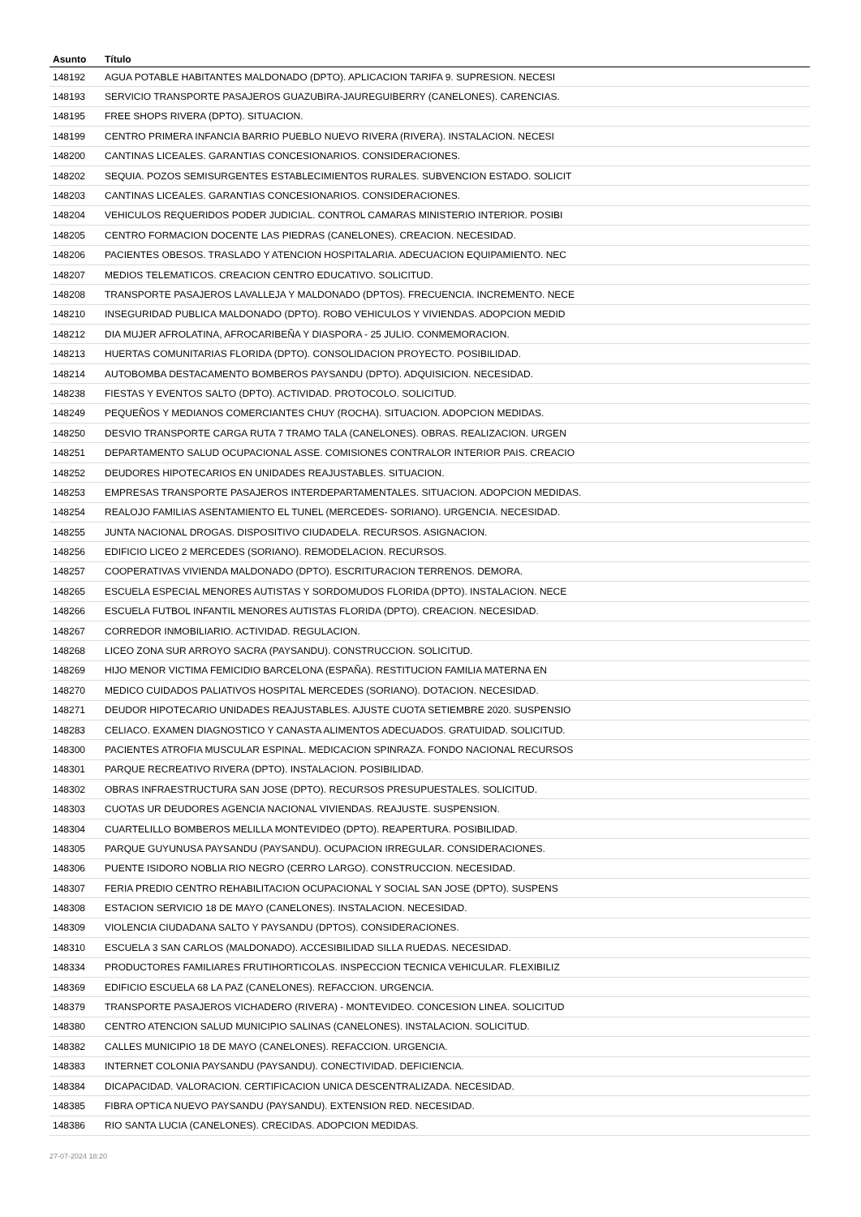| Asunto | Título |
| --- | --- |
| 148192 | AGUA POTABLE HABITANTES MALDONADO (DPTO). APLICACION TARIFA 9. SUPRESION. NECESI |
| 148193 | SERVICIO TRANSPORTE PASAJEROS GUAZUBIRA-JAUREGUIBERRY (CANELONES). CARENCIAS. |
| 148195 | FREE SHOPS RIVERA (DPTO). SITUACION. |
| 148199 | CENTRO PRIMERA INFANCIA BARRIO PUEBLO NUEVO RIVERA (RIVERA). INSTALACION. NECESI |
| 148200 | CANTINAS LICEALES. GARANTIAS CONCESIONARIOS. CONSIDERACIONES. |
| 148202 | SEQUIA. POZOS SEMISURGENTES ESTABLECIMIENTOS RURALES. SUBVENCION ESTADO. SOLICIT |
| 148203 | CANTINAS LICEALES. GARANTIAS CONCESIONARIOS. CONSIDERACIONES. |
| 148204 | VEHICULOS REQUERIDOS PODER JUDICIAL. CONTROL CAMARAS MINISTERIO INTERIOR. POSIBI |
| 148205 | CENTRO FORMACION DOCENTE LAS PIEDRAS (CANELONES). CREACION. NECESIDAD. |
| 148206 | PACIENTES OBESOS. TRASLADO Y ATENCION HOSPITALARIA. ADECUACION EQUIPAMIENTO. NEC |
| 148207 | MEDIOS TELEMATICOS. CREACION CENTRO EDUCATIVO. SOLICITUD. |
| 148208 | TRANSPORTE PASAJEROS LAVALLEJA Y MALDONADO (DPTOS). FRECUENCIA. INCREMENTO. NECE |
| 148210 | INSEGURIDAD PUBLICA MALDONADO (DPTO). ROBO VEHICULOS Y VIVIENDAS. ADOPCION MEDID |
| 148212 | DIA MUJER AFROLATINA, AFROCARIBEÑA Y DIASPORA - 25 JULIO. CONMEMORACION. |
| 148213 | HUERTAS COMUNITARIAS FLORIDA (DPTO). CONSOLIDACION PROYECTO. POSIBILIDAD. |
| 148214 | AUTOBOMBA DESTACAMENTO BOMBEROS PAYSANDU (DPTO). ADQUISICION. NECESIDAD. |
| 148238 | FIESTAS Y EVENTOS SALTO (DPTO). ACTIVIDAD. PROTOCOLO. SOLICITUD. |
| 148249 | PEQUEÑOS Y MEDIANOS COMERCIANTES CHUY (ROCHA). SITUACION. ADOPCION MEDIDAS. |
| 148250 | DESVIO TRANSPORTE CARGA RUTA 7 TRAMO TALA (CANELONES). OBRAS. REALIZACION. URGEN |
| 148251 | DEPARTAMENTO SALUD OCUPACIONAL ASSE. COMISIONES CONTRALOR INTERIOR PAIS. CREACIO |
| 148252 | DEUDORES HIPOTECARIOS EN UNIDADES REAJUSTABLES. SITUACION. |
| 148253 | EMPRESAS TRANSPORTE PASAJEROS INTERDEPARTAMENTALES. SITUACION. ADOPCION MEDIDAS. |
| 148254 | REALOJO FAMILIAS ASENTAMIENTO EL TUNEL (MERCEDES- SORIANO). URGENCIA. NECESIDAD. |
| 148255 | JUNTA NACIONAL DROGAS. DISPOSITIVO CIUDADELA. RECURSOS. ASIGNACION. |
| 148256 | EDIFICIO LICEO 2 MERCEDES (SORIANO). REMODELACION. RECURSOS. |
| 148257 | COOPERATIVAS VIVIENDA MALDONADO (DPTO). ESCRITURACION TERRENOS. DEMORA. |
| 148265 | ESCUELA ESPECIAL MENORES AUTISTAS Y SORDOMUDOS FLORIDA (DPTO). INSTALACION. NECE |
| 148266 | ESCUELA FUTBOL INFANTIL MENORES AUTISTAS FLORIDA (DPTO). CREACION. NECESIDAD. |
| 148267 | CORREDOR INMOBILIARIO. ACTIVIDAD. REGULACION. |
| 148268 | LICEO ZONA SUR ARROYO SACRA (PAYSANDU). CONSTRUCCION. SOLICITUD. |
| 148269 | HIJO MENOR VICTIMA FEMICIDIO BARCELONA (ESPAÑA). RESTITUCION FAMILIA MATERNA EN |
| 148270 | MEDICO CUIDADOS PALIATIVOS HOSPITAL MERCEDES (SORIANO). DOTACION. NECESIDAD. |
| 148271 | DEUDOR HIPOTECARIO UNIDADES REAJUSTABLES. AJUSTE CUOTA SETIEMBRE 2020. SUSPENSIO |
| 148283 | CELIACO. EXAMEN DIAGNOSTICO Y CANASTA ALIMENTOS ADECUADOS. GRATUIDAD. SOLICITUD. |
| 148300 | PACIENTES ATROFIA MUSCULAR ESPINAL. MEDICACION SPINRAZA. FONDO NACIONAL RECURSOS |
| 148301 | PARQUE RECREATIVO RIVERA (DPTO). INSTALACION. POSIBILIDAD. |
| 148302 | OBRAS INFRAESTRUCTURA SAN JOSE (DPTO). RECURSOS PRESUPUESTALES. SOLICITUD. |
| 148303 | CUOTAS UR DEUDORES AGENCIA NACIONAL VIVIENDAS. REAJUSTE. SUSPENSION. |
| 148304 | CUARTELILLO BOMBEROS MELILLA MONTEVIDEO (DPTO). REAPERTURA. POSIBILIDAD. |
| 148305 | PARQUE GUYUNUSA PAYSANDU (PAYSANDU). OCUPACION IRREGULAR. CONSIDERACIONES. |
| 148306 | PUENTE ISIDORO NOBLIA RIO NEGRO (CERRO LARGO). CONSTRUCCION. NECESIDAD. |
| 148307 | FERIA PREDIO CENTRO REHABILITACION OCUPACIONAL Y SOCIAL SAN JOSE (DPTO). SUSPENS |
| 148308 | ESTACION SERVICIO 18 DE MAYO (CANELONES). INSTALACION. NECESIDAD. |
| 148309 | VIOLENCIA CIUDADANA SALTO Y PAYSANDU (DPTOS). CONSIDERACIONES. |
| 148310 | ESCUELA 3 SAN CARLOS (MALDONADO). ACCESIBILIDAD SILLA RUEDAS. NECESIDAD. |
| 148334 | PRODUCTORES FAMILIARES FRUTIHORTICOLAS. INSPECCION TECNICA VEHICULAR. FLEXIBILIZ |
| 148369 | EDIFICIO ESCUELA 68 LA PAZ (CANELONES). REFACCION. URGENCIA. |
| 148379 | TRANSPORTE PASAJEROS VICHADERO (RIVERA) - MONTEVIDEO. CONCESION LINEA. SOLICITUD |
| 148380 | CENTRO ATENCION SALUD MUNICIPIO SALINAS (CANELONES). INSTALACION. SOLICITUD. |
| 148382 | CALLES MUNICIPIO 18 DE MAYO (CANELONES). REFACCION. URGENCIA. |
| 148383 | INTERNET COLONIA PAYSANDU (PAYSANDU). CONECTIVIDAD. DEFICIENCIA. |
| 148384 | DICAPACIDAD. VALORACION. CERTIFICACION UNICA DESCENTRALIZADA. NECESIDAD. |
| 148385 | FIBRA OPTICA NUEVO PAYSANDU (PAYSANDU). EXTENSION RED. NECESIDAD. |
| 148386 | RIO SANTA LUCIA (CANELONES). CRECIDAS. ADOPCION MEDIDAS. |
27-07-2024 18:20